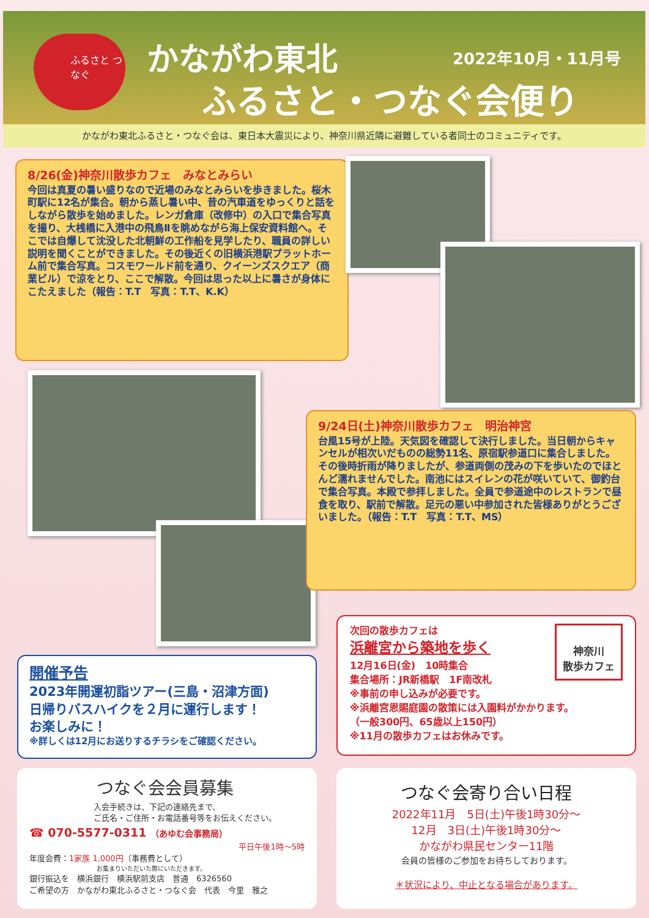ふるさと つなぐ かながわ東北 2022年10月・11月号
ふるさと・つなぐ会便り
かながわ東北ふるさと・つなぐ会は、東日本大震災により、神奈川県近隣に避難している者同士のコミュニティです。
8/26(金)神奈川散歩カフェ　みなとみらい
今回は真夏の暑い盛りなので近場のみなとみらいを歩きました。桜木町駅に12名が集合。朝から蒸し暑い中、昔の汽車道をゆっくりと話をしながら散歩を始めました。レンガ倉庫（改修中）の入口で集合写真を撮り、大桟橋に入港中の飛鳥Ⅱを眺めながら海上保安資料館へ。そこでは自爆して沈没した北朝鮮の工作船を見学したり、職員の詳しい説明を聞くことができました。その後近くの旧横浜港駅プラットホーム前で集合写真。コスモワールド前を通り、クイーンズスクエア（商業ビル）で涼をとり、ここで解散。今回は思った以上に暑さが身体にこたえました（報告：T.T　写真：T.T、K.K）
9/24日(土)神奈川散歩カフェ　明治神宮
台風15号が上陸。天気図を確認して決行しました。当日朝からキャンセルが相次いだものの総勢11名、原宿駅参道口に集合しました。その後時折雨が降りましたが、参道両側の茂みの下を歩いたのでほとんど濡れませんでした。南池にはスイレンの花が咲いていて、御釣台で集合写真。本殿で参拝しました。全員で参道途中のレストランで昼食を取り、駅前で解散。足元の悪い中参加された皆様ありがとうございました。（報告：T.T　写真：T.T、MS）
開催予告
2023年開運初詣ツアー(三島・沼津方面)
日帰りバスハイクを２月に運行します！
お楽しみに！
※詳しくは12月にお送りするチラシをご確認ください。
神奈川
散歩カフェ
次回の散歩カフェは
浜離宮から築地を歩く
12月16日(金)　10時集合
集合場所：JR新橋駅　1F南改札
※事前の申し込みが必要です。
※浜離宮恩賜庭園の散策には入園料がかかります。
（一般300円、65歳以上150円）
※11月の散歩カフェはお休みです。
つなぐ会会員募集
入会手続きは、下記の連絡先まで、
ご氏名・ご住所・お電話番号等をお伝えください。
☎ 070-5577-0311 （あゆむ会事務局）
平日午後1時～5時
年度会費：1家族 1,000円（事務費として）
お集まりいただいた際にいただきます。
銀行振込を　横浜銀行　横浜駅前支店　普通　6326560
ご希望の方　かながわ東北ふるさと・つなぐ会　代表　今里　雅之
つなぐ会寄り合い日程
2022年11月　5日(土)午後1時30分～
12月　3日(土)午後1時30分～
かながわ県民センター11階
会員の皆様のご参加をお待ちしております。
＊状況により、中止となる場合があります。